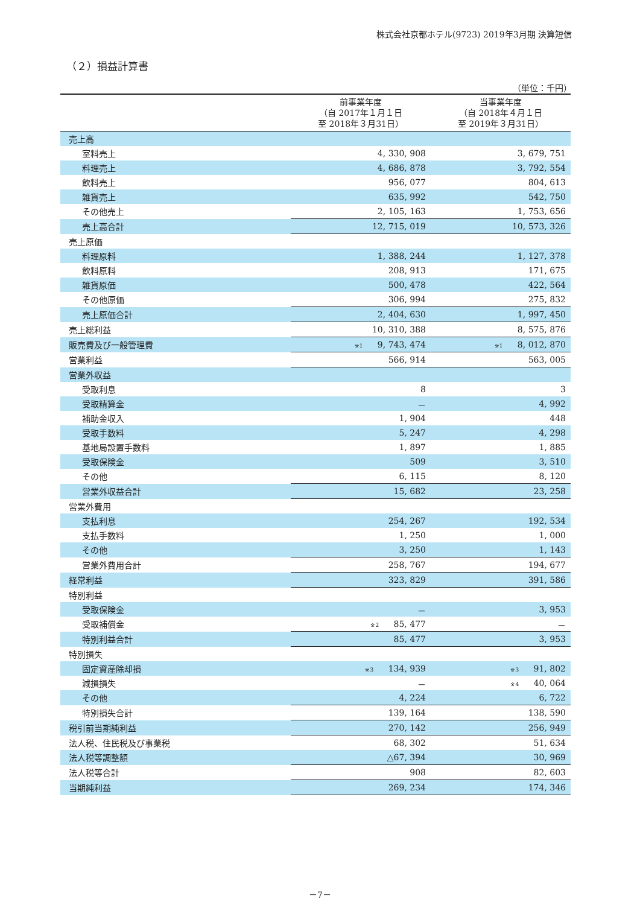株式会社京都ホテル(9723) 2019年3月期 決算短信
（２）損益計算書
（単位：千円）
| | 前事業年度 （自 2017年１月１日 至 2018年３月31日） | 当事業年度 （自 2018年４月１日 至 2019年３月31日） |
| --- | --- | --- |
| 売上高 | | |
| 室料売上 | 4, 330, 908 | 3, 679, 751 |
| 料理売上 | 4, 686, 878 | 3, 792, 554 |
| 飲料売上 | 956, 077 | 804, 613 |
| 雑貨売上 | 635, 992 | 542, 750 |
| その他売上 | 2, 105, 163 | 1, 753, 656 |
| 売上高合計 | 12, 715, 019 | 10, 573, 326 |
| 売上原価 | | |
| 料理原料 | 1, 388, 244 | 1, 127, 378 |
| 飲料原料 | 208, 913 | 171, 675 |
| 雑貨原価 | 500, 478 | 422, 564 |
| その他原価 | 306, 994 | 275, 832 |
| 売上原価合計 | 2, 404, 630 | 1, 997, 450 |
| 売上総利益 | 10, 310, 388 | 8, 575, 876 |
| 販売費及び一般管理費 | ※1 9, 743, 474 | ※1 8, 012, 870 |
| 営業利益 | 566, 914 | 563, 005 |
| 営業外収益 | | |
| 受取利息 | 8 | 3 |
| 受取精算金 | － | 4, 992 |
| 補助金収入 | 1, 904 | 448 |
| 受取手数料 | 5, 247 | 4, 298 |
| 基地局設置手数料 | 1, 897 | 1, 885 |
| 受取保険金 | 509 | 3, 510 |
| その他 | 6, 115 | 8, 120 |
| 営業外収益合計 | 15, 682 | 23, 258 |
| 営業外費用 | | |
| 支払利息 | 254, 267 | 192, 534 |
| 支払手数料 | 1, 250 | 1, 000 |
| その他 | 3, 250 | 1, 143 |
| 営業外費用合計 | 258, 767 | 194, 677 |
| 経常利益 | 323, 829 | 391, 586 |
| 特別利益 | | |
| 受取保険金 | － | 3, 953 |
| 受取補償金 | ※2 85, 477 | － |
| 特別利益合計 | 85, 477 | 3, 953 |
| 特別損失 | | |
| 固定資産除却損 | ※3 134, 939 | ※3 91, 802 |
| 減損損失 | － | ※4 40, 064 |
| その他 | 4, 224 | 6, 722 |
| 特別損失合計 | 139, 164 | 138, 590 |
| 税引前当期純利益 | 270, 142 | 256, 949 |
| 法人税、住民税及び事業税 | 68, 302 | 51, 634 |
| 法人税等調整額 | △67, 394 | 30, 969 |
| 法人税等合計 | 908 | 82, 603 |
| 当期純利益 | 269, 234 | 174, 346 |
－7－